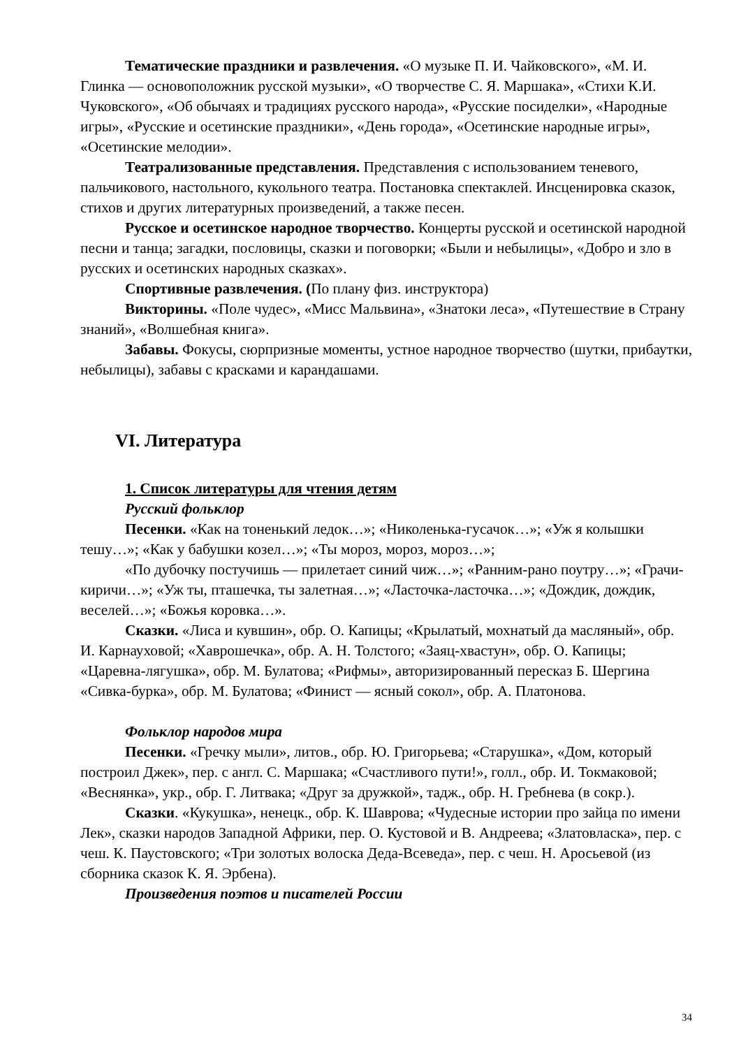Тематические праздники и развлечения. «О музыке П. И. Чайковского», «М. И. Глинка — основоположник русской музыки», «О творчестве С. Я. Маршака», «Стихи К.И. Чуковского», «Об обычаях и традициях русского народа», «Русские посиделки», «Народные игры», «Русские и осетинские праздники», «День города», «Осетинские народные игры», «Осетинские мелодии».
Театрализованные представления. Представления с использованием теневого, пальчикового, настольного, кукольного театра. Постановка спектаклей. Инсценировка сказок, стихов и других литературных произведений, а также песен.
Русское и осетинское народное творчество. Концерты русской и осетинской народной песни и танца; загадки, пословицы, сказки и поговорки; «Были и небылицы», «Добро и зло в русских и осетинских народных сказках».
Спортивные развлечения. (По плану физ. инструктора)
Викторины. «Поле чудес», «Мисс Мальвина», «Знатоки леса», «Путешествие в Страну знаний», «Волшебная книга».
Забавы. Фокусы, сюрпризные моменты, устное народное творчество (шутки, прибаутки, небылицы), забавы с красками и карандашами.
VI. Литература
1. Список литературы для чтения детям
Русский фольклор
Песенки. «Как на тоненький ледок…»; «Николенька-гусачок…»; «Уж я колышки тешу…»; «Как у бабушки козел…»; «Ты мороз, мороз, мороз…»;
«По дубочку постучишь — прилетает синий чиж…»; «Ранним-рано поутру…»; «Грачи-киричи…»; «Уж ты, пташечка, ты залетная…»; «Ласточка-ласточка…»; «Дождик, дождик, веселей…»; «Божья коровка…».
Сказки. «Лиса и кувшин», обр. О. Капицы; «Крылатый, мохнатый да масляный», обр. И. Карнауховой; «Хаврошечка», обр. А. Н. Толстого; «Заяц-хвастун», обр. О. Капицы; «Царевна-лягушка», обр. М. Булатова; «Рифмы», авторизированный пересказ Б. Шергина «Сивка-бурка», обр. М. Булатова; «Финист — ясный сокол», обр. А. Платонова.
Фольклор народов мира
Песенки. «Гречку мыли», литов., обр. Ю. Григорьева; «Старушка», «Дом, который построил Джек», пер. с англ. С. Маршака; «Счастливого пути!», голл., обр. И. Токмаковой; «Веснянка», укр., обр. Г. Литвака; «Друг за дружкой», тадж., обр. Н. Гребнева (в сокр.).
Сказки. «Кукушка», ненецк., обр. К. Шаврова; «Чудесные истории про зайца по имени Лек», сказки народов Западной Африки, пер. О. Кустовой и В. Андреева; «Златовласка», пер. с чеш. К. Паустовского; «Три золотых волоска Деда-Всеведа», пер. с чеш. Н. Аросьевой (из сборника сказок К. Я. Эрбена).
Произведения поэтов и писателей России
34